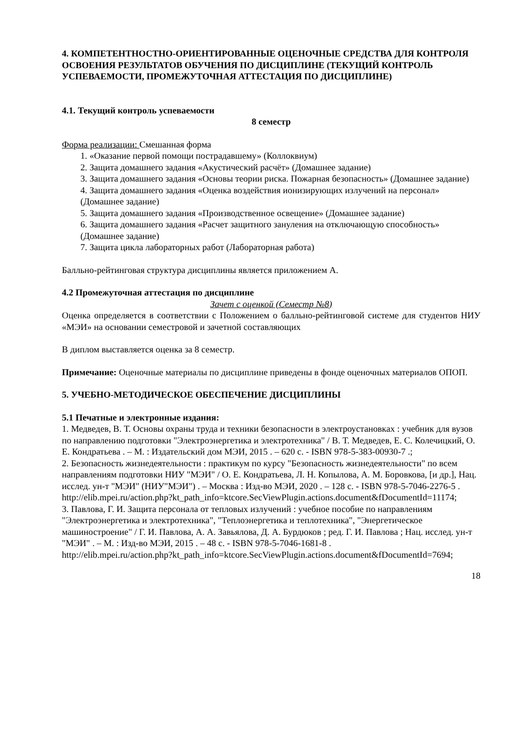4. КОМПЕТЕНТНОСТНО-ОРИЕНТИРОВАННЫЕ ОЦЕНОЧНЫЕ СРЕДСТВА ДЛЯ КОНТРОЛЯ ОСВОЕНИЯ РЕЗУЛЬТАТОВ ОБУЧЕНИЯ ПО ДИСЦИПЛИНЕ (ТЕКУЩИЙ КОНТРОЛЬ УСПЕВАЕМОСТИ, ПРОМЕЖУТОЧНАЯ АТТЕСТАЦИЯ ПО ДИСЦИПЛИНЕ)
4.1. Текущий контроль успеваемости
8 семестр
Форма реализации: Смешанная форма
1. «Оказание первой помощи пострадавшему» (Коллоквиум)
2. Защита домашнего задания «Акустический расчёт» (Домашнее задание)
3. Защита домашнего задания «Основы теории риска. Пожарная безопасность» (Домашнее задание)
4. Защита домашнего задания «Оценка воздействия ионизирующих излучений на персонал» (Домашнее задание)
5. Защита домашнего задания «Производственное освещение» (Домашнее задание)
6. Защита домашнего задания «Расчет защитного зануления на отключающую способность» (Домашнее задание)
7. Защита цикла лабораторных работ (Лабораторная работа)
Балльно-рейтинговая структура дисциплины является приложением А.
4.2 Промежуточная аттестация по дисциплине
Зачет с оценкой (Семестр №8)
Оценка определяется в соответствии с Положением о балльно-рейтинговой системе для студентов НИУ «МЭИ» на основании семестровой и зачетной составляющих
В диплом выставляется оценка за 8 семестр.
Примечание: Оценочные материалы по дисциплине приведены в фонде оценочных материалов ОПОП.
5. УЧЕБНО-МЕТОДИЧЕСКОЕ ОБЕСПЕЧЕНИЕ ДИСЦИПЛИНЫ
5.1 Печатные и электронные издания:
1. Медведев, В. Т. Основы охраны труда и техники безопасности в электроустановках : учебник для вузов по направлению подготовки "Электроэнергетика и электротехника" / В. Т. Медведев, Е. С. Колечицкий, О. Е. Кондратьева . – М. : Издательский дом МЭИ, 2015 . – 620 с. - ISBN 978-5-383-00930-7 .;
2. Безопасность жизнедеятельности : практикум по курсу "Безопасность жизнедеятельности" по всем направлениям подготовки НИУ "МЭИ" / О. Е. Кондратьева, Л. Н. Копылова, А. М. Боровкова, [и др.], Нац. исслед. ун-т "МЭИ" (НИУ"МЭИ") . – Москва : Изд-во МЭИ, 2020 . – 128 с. - ISBN 978-5-7046-2276-5 .
http://elib.mpei.ru/action.php?kt_path_info=ktcore.SecViewPlugin.actions.document&fDocumentId=11174;
3. Павлова, Г. И. Защита персонала от тепловых излучений : учебное пособие по направлениям "Электроэнергетика и электротехника", "Теплоэнергетика и теплотехника", "Энергетическое машиностроение" / Г. И. Павлова, А. А. Завьялова, Д. А. Бурдюков ; ред. Г. И. Павлова ; Нац. исслед. ун-т "МЭИ" . – М. : Изд-во МЭИ, 2015 . – 48 с. - ISBN 978-5-7046-1681-8 .
http://elib.mpei.ru/action.php?kt_path_info=ktcore.SecViewPlugin.actions.document&fDocumentId=7694;
18